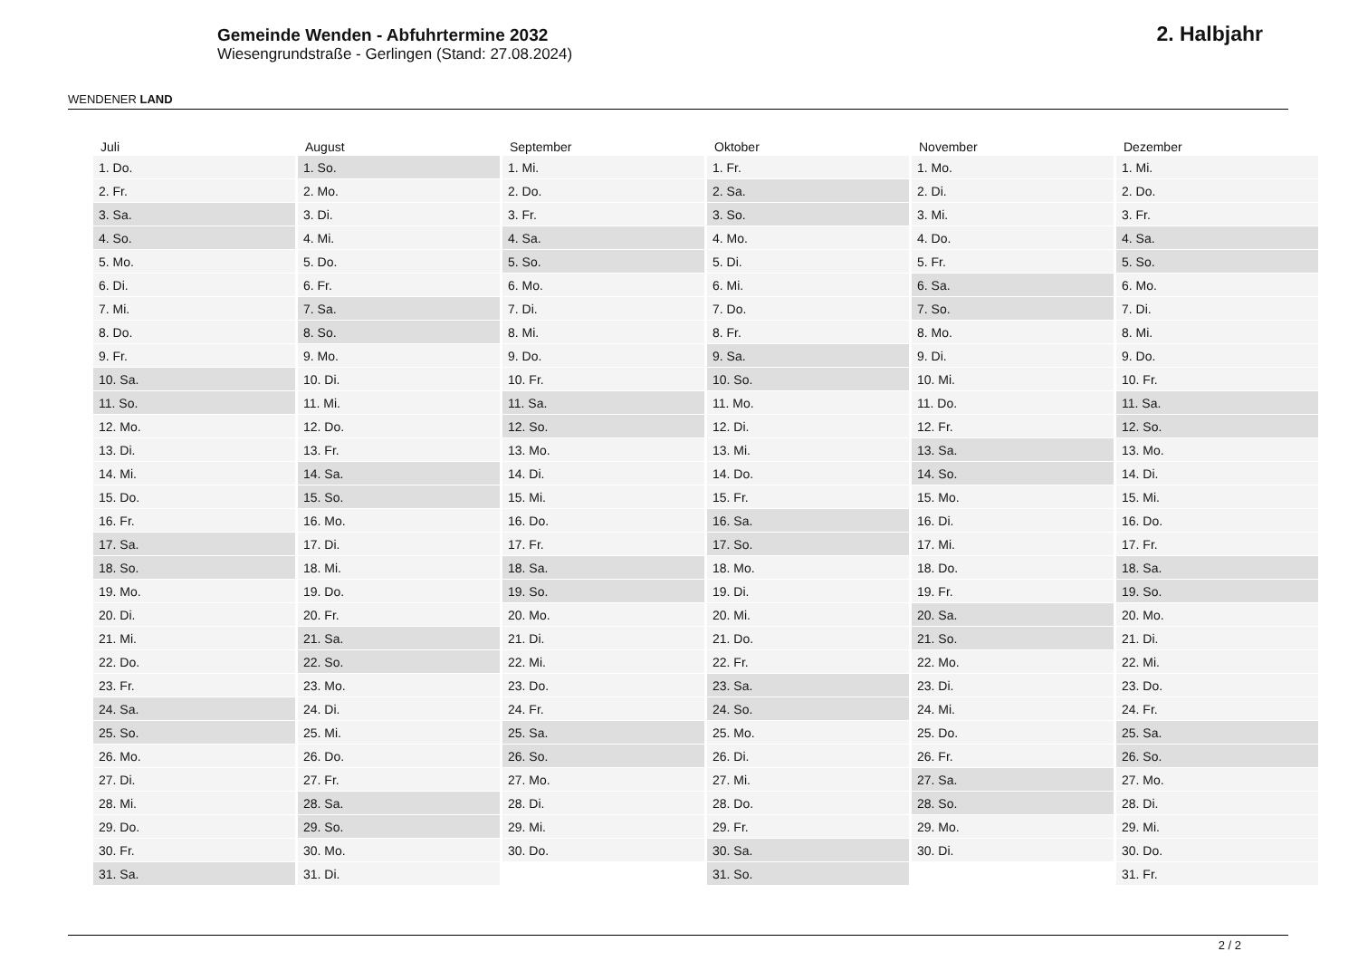WENDENER LAND
Gemeinde Wenden - Abfuhrtermine 2032
Wiesengrundstraße - Gerlingen (Stand: 27.08.2024)
2. Halbjahr
| Juli | August | September | Oktober | November | Dezember |
| --- | --- | --- | --- | --- | --- |
| 1. Do. | 1. So. | 1. Mi. | 1. Fr. | 1. Mo. | 1. Mi. |
| 2. Fr. | 2. Mo. | 2. Do. | 2. Sa. | 2. Di. | 2. Do. |
| 3. Sa. | 3. Di. | 3. Fr. | 3. So. | 3. Mi. | 3. Fr. |
| 4. So. | 4. Mi. | 4. Sa. | 4. Mo. | 4. Do. | 4. Sa. |
| 5. Mo. | 5. Do. | 5. So. | 5. Di. | 5. Fr. | 5. So. |
| 6. Di. | 6. Fr. | 6. Mo. | 6. Mi. | 6. Sa. | 6. Mo. |
| 7. Mi. | 7. Sa. | 7. Di. | 7. Do. | 7. So. | 7. Di. |
| 8. Do. | 8. So. | 8. Mi. | 8. Fr. | 8. Mo. | 8. Mi. |
| 9. Fr. | 9. Mo. | 9. Do. | 9. Sa. | 9. Di. | 9. Do. |
| 10. Sa. | 10. Di. | 10. Fr. | 10. So. | 10. Mi. | 10. Fr. |
| 11. So. | 11. Mi. | 11. Sa. | 11. Mo. | 11. Do. | 11. Sa. |
| 12. Mo. | 12. Do. | 12. So. | 12. Di. | 12. Fr. | 12. So. |
| 13. Di. | 13. Fr. | 13. Mo. | 13. Mi. | 13. Sa. | 13. Mo. |
| 14. Mi. | 14. Sa. | 14. Di. | 14. Do. | 14. So. | 14. Di. |
| 15. Do. | 15. So. | 15. Mi. | 15. Fr. | 15. Mo. | 15. Mi. |
| 16. Fr. | 16. Mo. | 16. Do. | 16. Sa. | 16. Di. | 16. Do. |
| 17. Sa. | 17. Di. | 17. Fr. | 17. So. | 17. Mi. | 17. Fr. |
| 18. So. | 18. Mi. | 18. Sa. | 18. Mo. | 18. Do. | 18. Sa. |
| 19. Mo. | 19. Do. | 19. So. | 19. Di. | 19. Fr. | 19. So. |
| 20. Di. | 20. Fr. | 20. Mo. | 20. Mi. | 20. Sa. | 20. Mo. |
| 21. Mi. | 21. Sa. | 21. Di. | 21. Do. | 21. So. | 21. Di. |
| 22. Do. | 22. So. | 22. Mi. | 22. Fr. | 22. Mo. | 22. Mi. |
| 23. Fr. | 23. Mo. | 23. Do. | 23. Sa. | 23. Di. | 23. Do. |
| 24. Sa. | 24. Di. | 24. Fr. | 24. So. | 24. Mi. | 24. Fr. |
| 25. So. | 25. Mi. | 25. Sa. | 25. Mo. | 25. Do. | 25. Sa. |
| 26. Mo. | 26. Do. | 26. So. | 26. Di. | 26. Fr. | 26. So. |
| 27. Di. | 27. Fr. | 27. Mo. | 27. Mi. | 27. Sa. | 27. Mo. |
| 28. Mi. | 28. Sa. | 28. Di. | 28. Do. | 28. So. | 28. Di. |
| 29. Do. | 29. So. | 29. Mi. | 29. Fr. | 29. Mo. | 29. Mi. |
| 30. Fr. | 30. Mo. | 30. Do. | 30. Sa. | 30. Di. | 30. Do. |
| 31. Sa. | 31. Di. | | 31. So. | | 31. Fr. |
2 / 2